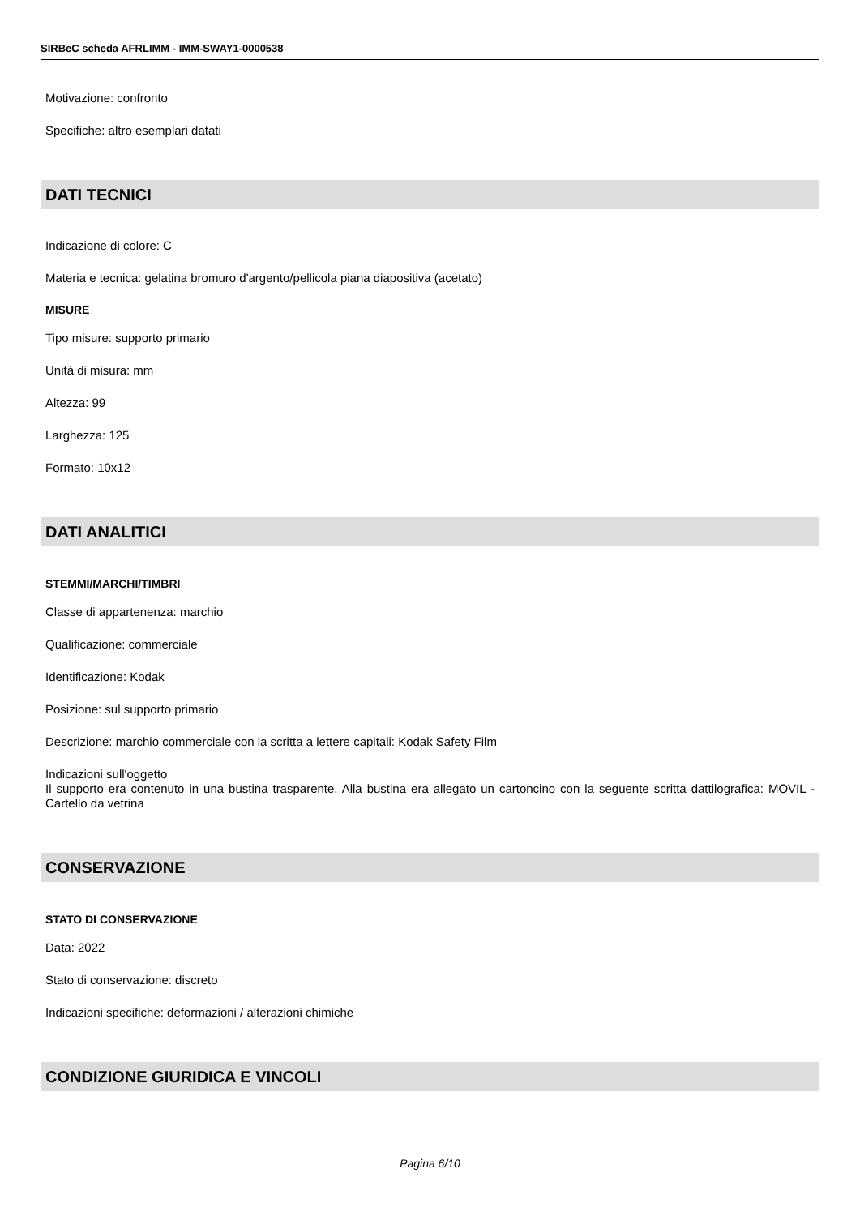SIRBeC scheda AFRLIMM - IMM-SWAY1-0000538
Motivazione: confronto
Specifiche: altro esemplari datati
DATI TECNICI
Indicazione di colore: C
Materia e tecnica: gelatina bromuro d'argento/pellicola piana diapositiva (acetato)
MISURE
Tipo misure: supporto primario
Unità di misura: mm
Altezza: 99
Larghezza: 125
Formato: 10x12
DATI ANALITICI
STEMMI/MARCHI/TIMBRI
Classe di appartenenza: marchio
Qualificazione: commerciale
Identificazione: Kodak
Posizione: sul supporto primario
Descrizione: marchio commerciale con la scritta a lettere capitali: Kodak Safety Film
Indicazioni sull'oggetto
Il supporto era contenuto in una bustina trasparente. Alla bustina era allegato un cartoncino con la seguente scritta dattilografica: MOVIL - Cartello da vetrina
CONSERVAZIONE
STATO DI CONSERVAZIONE
Data: 2022
Stato di conservazione: discreto
Indicazioni specifiche: deformazioni / alterazioni chimiche
CONDIZIONE GIURIDICA E VINCOLI
Pagina 6/10